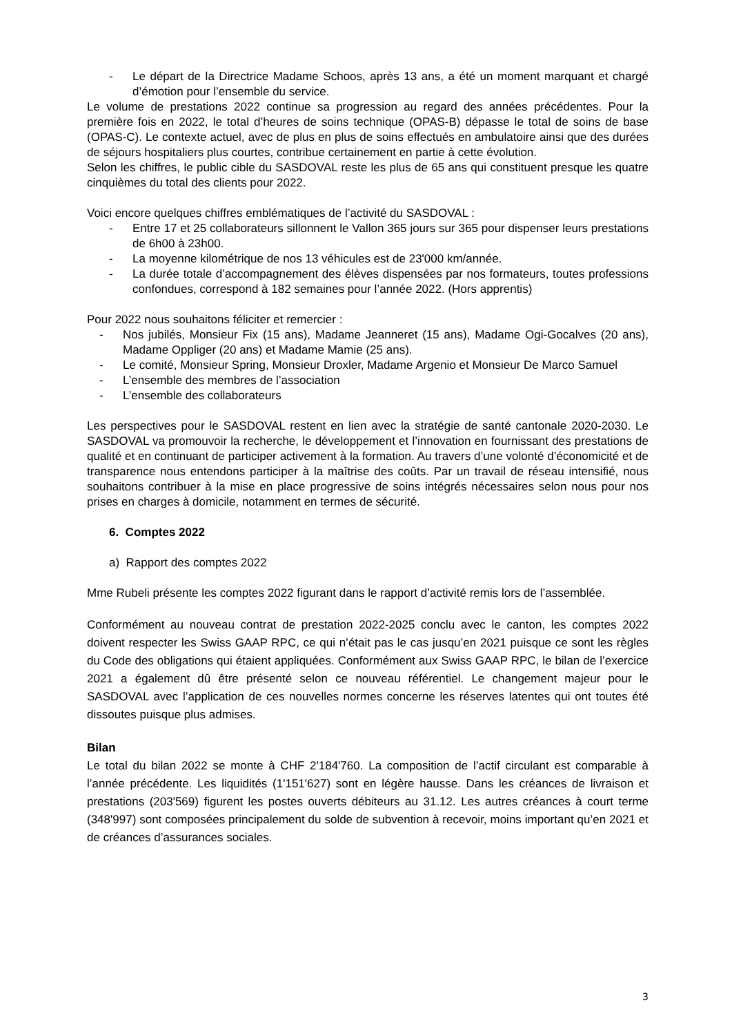- Le départ de la Directrice Madame Schoos, après 13 ans, a été un moment marquant et chargé d’émotion pour l’ensemble du service.
Le volume de prestations 2022 continue sa progression au regard des années précédentes. Pour la première fois en 2022, le total d’heures de soins technique (OPAS-B) dépasse le total de soins de base (OPAS-C). Le contexte actuel, avec de plus en plus de soins effectués en ambulatoire ainsi que des durées de séjours hospitaliers plus courtes, contribue certainement en partie à cette évolution.
Selon les chiffres, le public cible du SASDOVAL reste les plus de 65 ans qui constituent presque les quatre cinquièmes du total des clients pour 2022.
Voici encore quelques chiffres emblématiques de l’activité du SASDOVAL :
- Entre 17 et 25 collaborateurs sillonnent le Vallon 365 jours sur 365 pour dispenser leurs prestations de 6h00 à 23h00.
- La moyenne kilométrique de nos 13 véhicules est de 23'000 km/année.
- La durée totale d’accompagnement des élèves dispensées par nos formateurs, toutes professions confondues, correspond à 182 semaines pour l’année 2022. (Hors apprentis)
Pour 2022 nous souhaitons féliciter et remercier :
- Nos jubilés, Monsieur Fix (15 ans), Madame Jeanneret (15 ans), Madame Ogi-Gocalves (20 ans), Madame Oppliger (20 ans) et Madame Mamie (25 ans).
- Le comité, Monsieur Spring, Monsieur Droxler, Madame Argenio et Monsieur De Marco Samuel
- L’ensemble des membres de l’association
- L’ensemble des collaborateurs
Les perspectives pour le SASDOVAL restent en lien avec la stratégie de santé cantonale 2020-2030. Le SASDOVAL va promouvoir la recherche, le développement et l’innovation en fournissant des prestations de qualité et en continuant de participer activement à la formation. Au travers d’une volonté d’économicité et de transparence nous entendons participer à la maîtrise des coûts. Par un travail de réseau intensifié, nous souhaitons contribuer à la mise en place progressive de soins intégrés nécessaires selon nous pour nos prises en charges à domicile, notamment en termes de sécurité.
6. Comptes 2022
a) Rapport des comptes 2022
Mme Rubeli présente les comptes 2022 figurant dans le rapport d’activité remis lors de l’assemblée.
Conformément au nouveau contrat de prestation 2022-2025 conclu avec le canton, les comptes 2022 doivent respecter les Swiss GAAP RPC, ce qui n’était pas le cas jusqu’en 2021 puisque ce sont les règles du Code des obligations qui étaient appliquées. Conformément aux Swiss GAAP RPC, le bilan de l’exercice 2021 a également dû être présenté selon ce nouveau référentiel. Le changement majeur pour le SASDOVAL avec l’application de ces nouvelles normes concerne les réserves latentes qui ont toutes été dissoutes puisque plus admises.
Bilan
Le total du bilan 2022 se monte à CHF 2'184'760. La composition de l’actif circulant est comparable à l’année précédente. Les liquidités (1'151'627) sont en légère hausse. Dans les créances de livraison et prestations (203'569) figurent les postes ouverts débiteurs au 31.12. Les autres créances à court terme (348'997) sont composées principalement du solde de subvention à recevoir, moins important qu’en 2021 et de créances d’assurances sociales.
3